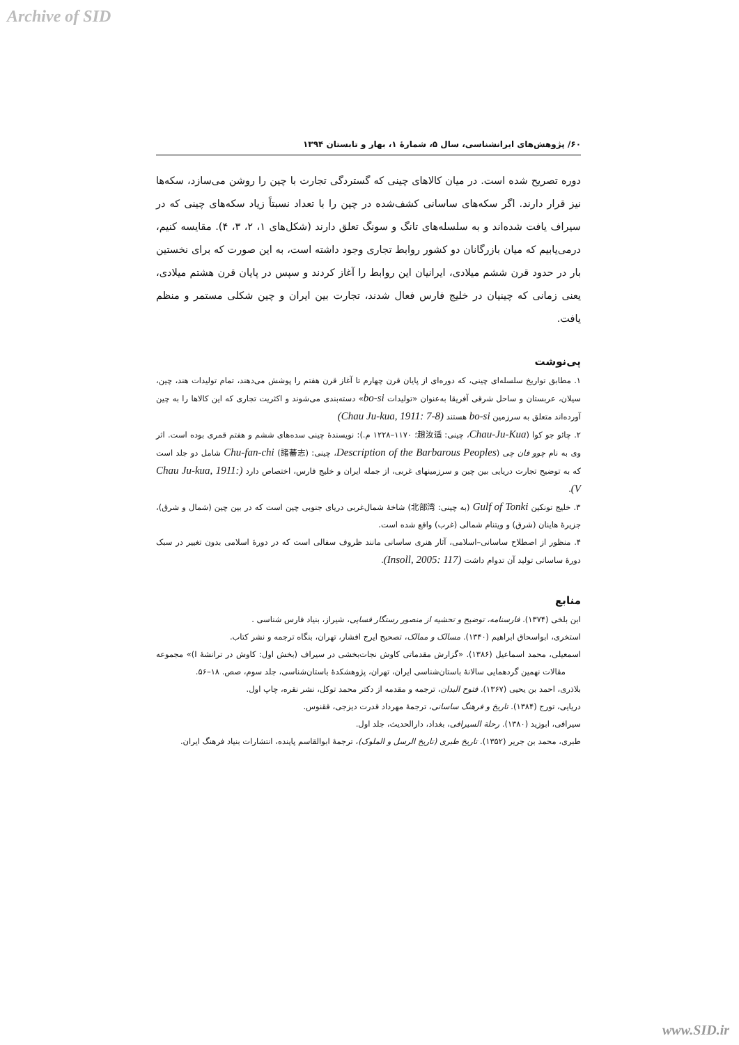Archive of SID
۶۰/ پژوهش‌های ایرانشناسی، سال ۵، شمارهٔ ۱، بهار و تابستان ۱۳۹۴
دوره تصریح شده است. در میان کالاهای چینی که گستردگی تجارت با چین را روشن می‌سازد، سکه‌ها نیز قرار دارند. اگر سکه‌های ساسانی کشف‌شده در چین را با تعداد نسبتاً زیاد سکه‌های چینی که در سیراف یافت شده‌اند و به سلسله‌های تانگ و سونگ تعلق دارند (شکل‌های ۱، ۲، ۳، ۴). مقایسه کنیم، درمی‌یابیم که میان بازرگانان دو کشور روابط تجاری وجود داشته است، به این صورت که برای نخستین بار در حدود قرن ششم میلادی، ایرانیان این روابط را آغاز کردند و سپس در پایان قرن هشتم میلادی، یعنی زمانی که چینیان در خلیج فارس فعال شدند، تجارت بین ایران و چین شکلی مستمر و منظم یافت.
پی‌نوشت
۱. مطابق تواریخ سلسله‌ای چینی، که دوره‌ای از پایان قرن چهارم تا آغاز قرن هفتم را پوشش می‌دهند، تمام تولیدات هند، چین، سیلان، عربستان و ساحل شرقی آفریقا به‌عنوان «تولیدات bo-si» دسته‌بندی می‌شوند و اکثریت تجاری که این کالاها را به چین آورده‌اند متعلق به سرزمین bo-si هستند (Chau Ju-kua, 1911: 7-8)
۲. چائو جو کوا (Chau-Ju-Kua، چینی: 趙汝适؛ ۱۱۷۰–۱۲۲۸ م.): نویسندهٔ چینی سده‌های ششم و هفتم قمری بوده است. اثر وی به نام چوو فان چی (Description of the Barbarous Peoples، چینی: Chu-fan-chi (諸蕃志) شامل دو جلد است که به توضیح تجارت دریایی بین چین و سرزمینهای غربی، از جمله ایران و خلیج فارس، اختصاص دارد (Chau Ju-kua, 1911: V).
۳. خلیج تونکین Gulf of Tonki (به چینی: 北部湾) شاخهٔ شمال‌غربی دریای جنوبی چین است که در بین چین (شمال و شرق)، جزیرهٔ هاینان (شرق) و ویتنام شمالی (غرب) واقع شده است.
۴. منظور از اصطلاح ساسانی–اسلامی، آثار هنری ساسانی مانند ظروف سفالی است که در دورهٔ اسلامی بدون تغییر در سبک دورهٔ ساسانی تولید آن تدوام داشت (Insoll, 2005: 117).
منابع
ابن بلخی (۱۳۷۴). فارسنامه، توضیح و تحشیه از منصور رستگار فسایی، شیراز، بنیاد فارس شناسی .
استخری، ابواسحاق ابراهیم (۱۳۴۰). مسالک و ممالک، تصحیح ایرج افشار، تهران، بنگاه ترجمه و نشر کتاب.
اسمعیلی، محمد اسماعیل (۱۳۸۶). «گزارش مقدماتی کاوش نجات‌بخشی در سیراف (بخش اول: کاوش در ترانشهٔ I)» مجموعه مقالات نهمین گردهمایی سالانهٔ باستان‌شناسی ایران، تهران، پژوهشکدهٔ باستان‌شناسی، جلد سوم، صص. ۱۸–۵۶.
بلاذری، احمد بن یحیی (۱۳۶۷). فتوح البدان، ترجمه و مقدمه از دکتر محمد توکل، نشر نقره، چاپ اول.
دریایی، تورج (۱۳۸۴). تاریخ و فرهنگ ساسانی، ترجمهٔ مهرداد قدرت دیزجی، ققنوس.
سیرافی، ابوزید (۱۳۸۰). رحلة السیرافی، بغداد، دارالحدیث، جلد اول.
طبری، محمد بن جریر (۱۳۵۲). تاریخ طبری (تاریخ الرسل و الملوک)، ترجمهٔ ابوالقاسم پاینده، انتشارات بنیاد فرهنگ ایران.
www.SID.ir